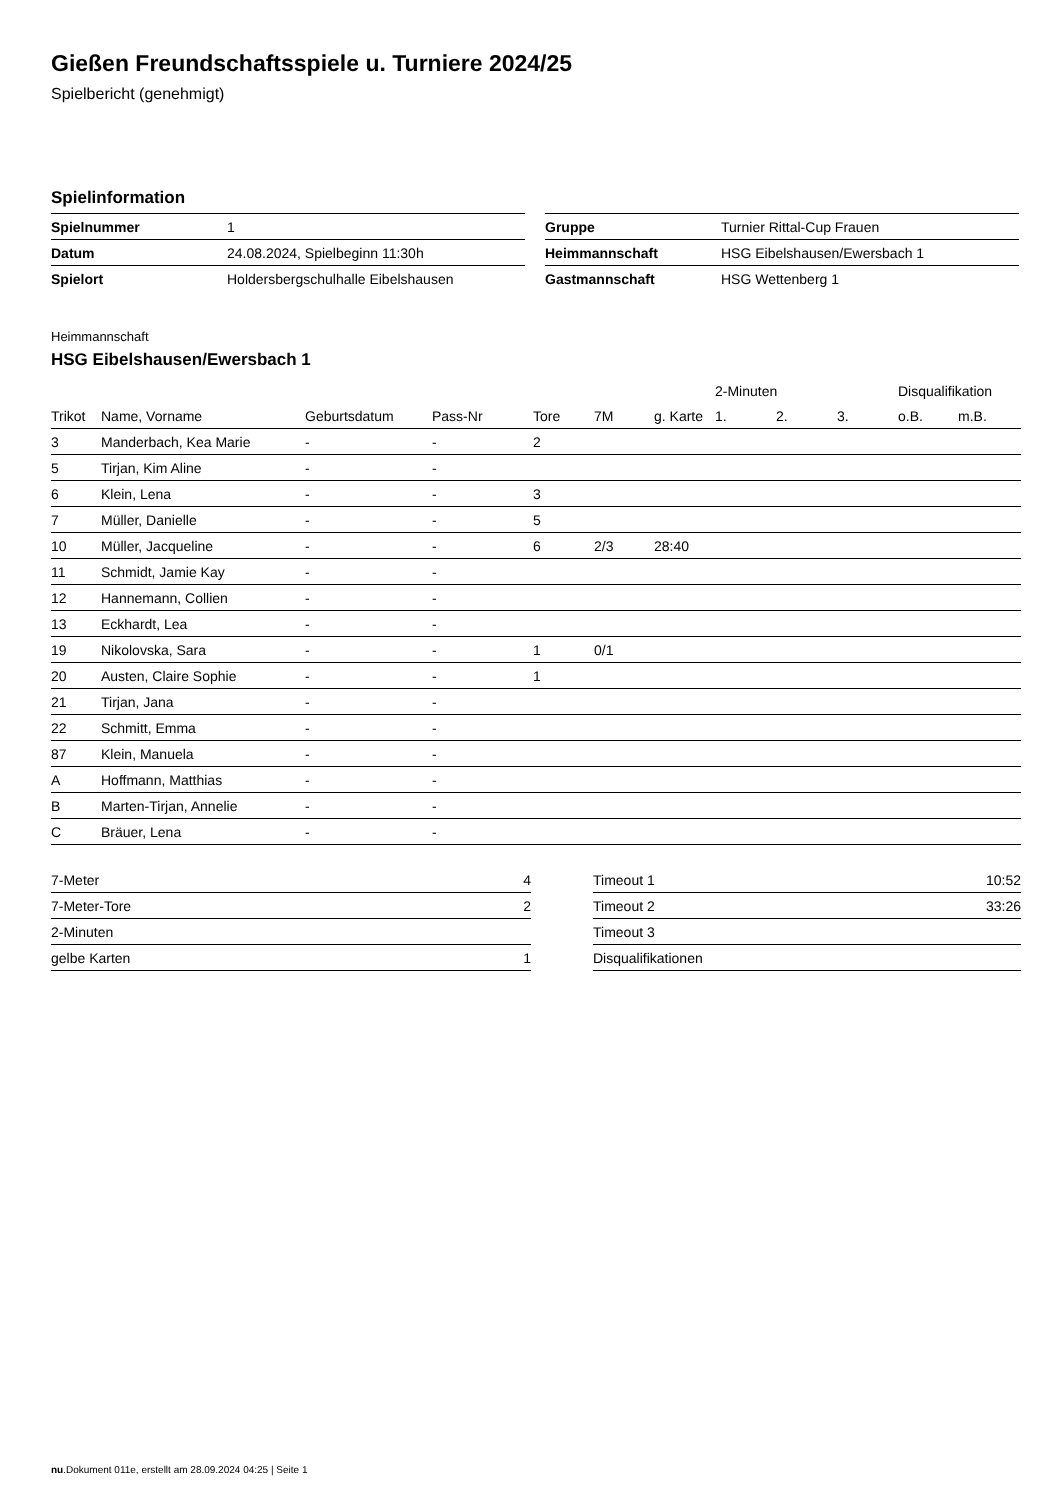Gießen Freundschaftsspiele u. Turniere 2024/25
Spielbericht (genehmigt)
Spielinformation
| Spielnummer | 1 |
| Datum | 24.08.2024, Spielbeginn 11:30h |
| Spielort | Holdersbergschulhalle Eibelshausen |
| Gruppe | Turnier Rittal-Cup Frauen |
| Heimmannschaft | HSG Eibelshausen/Ewersbach 1 |
| Gastmannschaft | HSG Wettenberg 1 |
Heimmannschaft
HSG Eibelshausen/Ewersbach 1
| | | | | | | | 2-Minuten | | | Disqualifikation | |
| --- | --- | --- | --- | --- | --- | --- | --- | --- | --- | --- | --- |
| Trikot | Name, Vorname | Geburtsdatum | Pass-Nr | Tore | 7M | g. Karte | 1. | 2. | 3. | o.B. | m.B. |
| 3 | Manderbach, Kea Marie | - | - | 2 | | | | | | | |
| 5 | Tirjan, Kim Aline | - | - | | | | | | | | |
| 6 | Klein, Lena | - | - | 3 | | | | | | | |
| 7 | Müller, Danielle | - | - | 5 | | | | | | | |
| 10 | Müller, Jacqueline | - | - | 6 | 2/3 | 28:40 | | | | | |
| 11 | Schmidt, Jamie Kay | - | - | | | | | | | | |
| 12 | Hannemann, Collien | - | - | | | | | | | | |
| 13 | Eckhardt, Lea | - | - | | | | | | | | |
| 19 | Nikolovska, Sara | - | - | 1 | 0/1 | | | | | | |
| 20 | Austen, Claire Sophie | - | - | 1 | | | | | | | |
| 21 | Tirjan, Jana | - | - | | | | | | | | |
| 22 | Schmitt, Emma | - | - | | | | | | | | |
| 87 | Klein, Manuela | - | - | | | | | | | | |
| A | Hoffmann, Matthias | - | - | | | | | | | | |
| B | Marten-Tirjan, Annelie | - | - | | | | | | | | |
| C | Bräuer, Lena | - | - | | | | | | | | |
| 7-Meter | 4 |
| 7-Meter-Tore | 2 |
| 2-Minuten | |
| gelbe Karten | 1 |
| Timeout 1 | 10:52 |
| Timeout 2 | 33:26 |
| Timeout 3 | |
| Disqualifikationen | |
nu.Dokument 011e, erstellt am 28.09.2024 04:25 | Seite 1